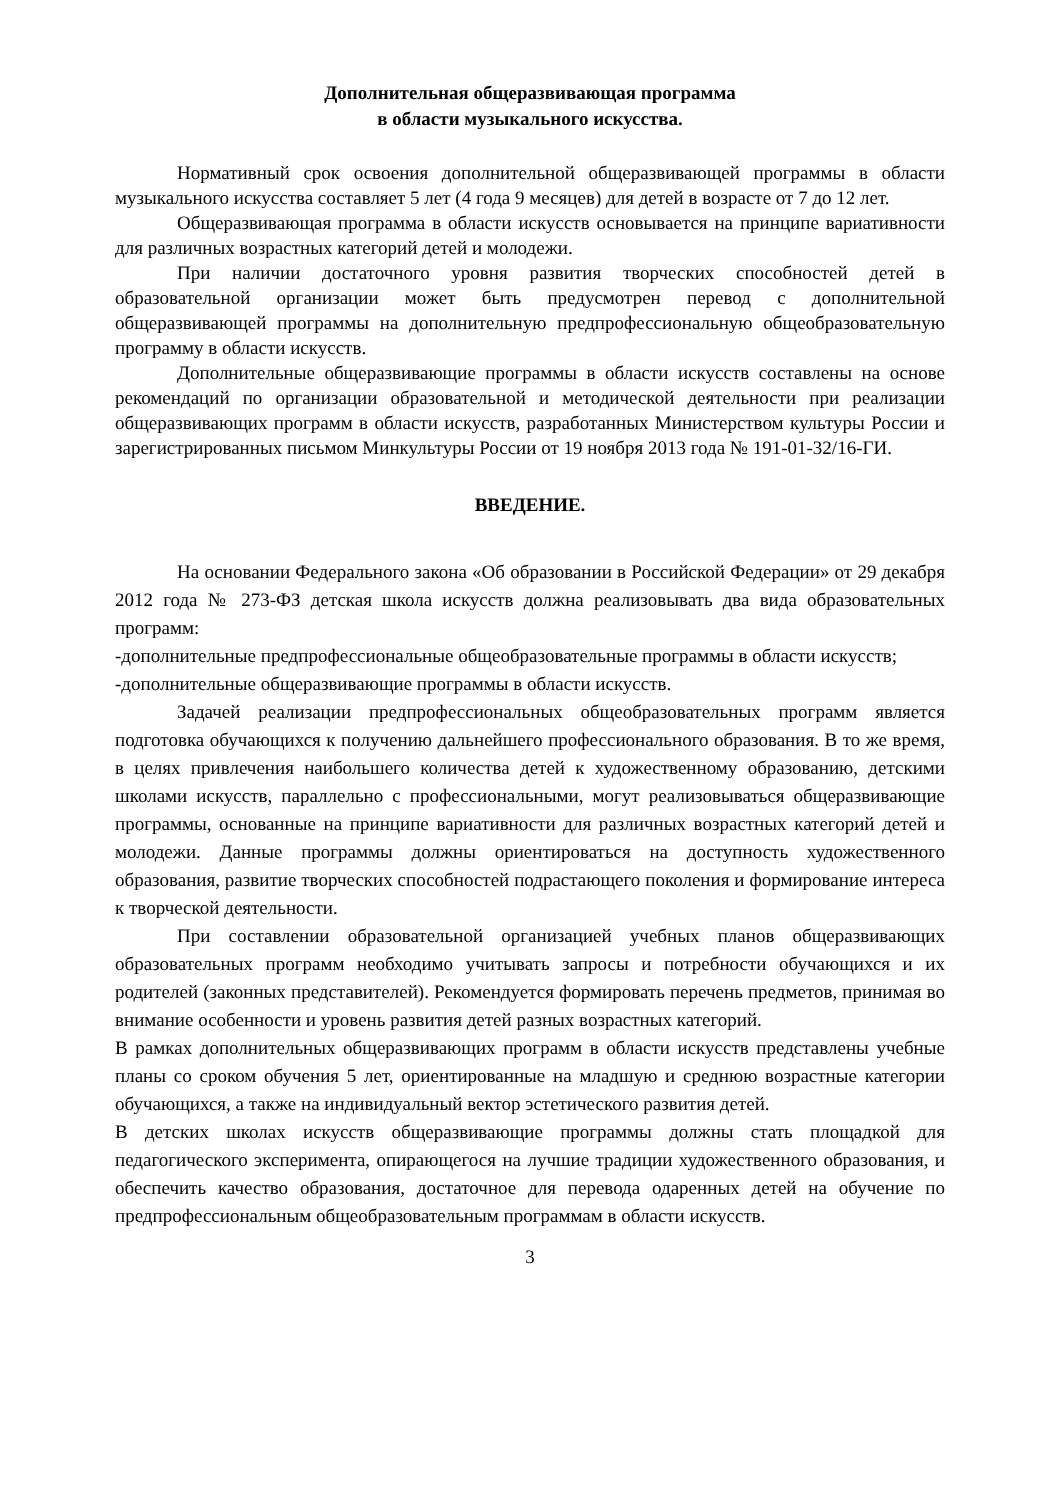Дополнительная общеразвивающая программа
в области музыкального искусства.
Нормативный срок освоения дополнительной общеразвивающей программы в области музыкального искусства составляет 5 лет (4 года 9 месяцев) для детей в возрасте от 7 до 12 лет.
Общеразвивающая программа в области искусств основывается на принципе вариативности для различных возрастных категорий детей и молодежи.
При наличии достаточного уровня развития творческих способностей детей в образовательной организации может быть предусмотрен перевод с дополнительной общеразвивающей программы на дополнительную предпрофессиональную общеобразовательную программу в области искусств.
Дополнительные общеразвивающие программы в области искусств составлены на основе рекомендаций по организации образовательной и методической деятельности при реализации общеразвивающих программ в области искусств, разработанных Министерством культуры России и зарегистрированных письмом Минкультуры России от 19 ноября 2013 года № 191-01-32/16-ГИ.
ВВЕДЕНИЕ.
На основании Федерального закона «Об образовании в Российской Федерации» от 29 декабря 2012 года № 273-ФЗ детская школа искусств должна реализовывать два вида образовательных программ:
-дополнительные предпрофессиональные общеобразовательные программы в области искусств;
-дополнительные общеразвивающие программы в области искусств.
Задачей реализации предпрофессиональных общеобразовательных программ является подготовка обучающихся к получению дальнейшего профессионального образования. В то же время, в целях привлечения наибольшего количества детей к художественному образованию, детскими школами искусств, параллельно с профессиональными, могут реализовываться общеразвивающие программы, основанные на принципе вариативности для различных возрастных категорий детей и молодежи. Данные программы должны ориентироваться на доступность художественного образования, развитие творческих способностей подрастающего поколения и формирование интереса к творческой деятельности.
При составлении образовательной организацией учебных планов общеразвивающих образовательных программ необходимо учитывать запросы и потребности обучающихся и их родителей (законных представителей). Рекомендуется формировать перечень предметов, принимая во внимание особенности и уровень развития детей разных возрастных категорий.
В рамках дополнительных общеразвивающих программ в области искусств представлены учебные планы со сроком обучения 5 лет, ориентированные на младшую и среднюю возрастные категории обучающихся, а также на индивидуальный вектор эстетического развития детей.
В детских школах искусств общеразвивающие программы должны стать площадкой для педагогического эксперимента, опирающегося на лучшие традиции художественного образования, и обеспечить качество образования, достаточное для перевода одаренных детей на обучение по предпрофессиональным общеобразовательным программам в области искусств.
3